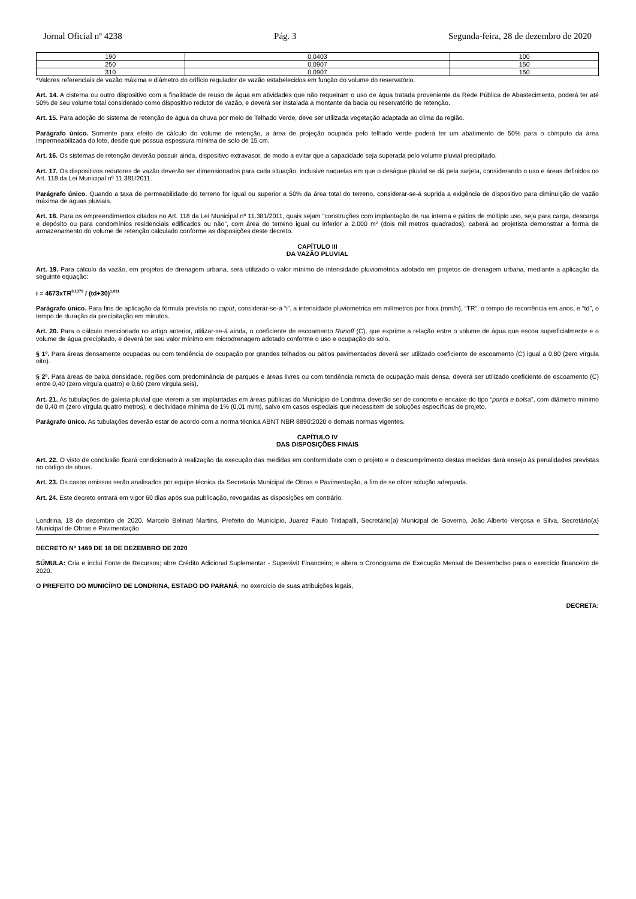Jornal Oficial nº 4238 Pág. 3 Segunda-feira, 28 de dezembro de 2020
| 190 | 0,0403 | 100 |
| 250 | 0,0907 | 150 |
| 310 | 0,0907 | 150 |
*Valores referenciais de vazão máxima e diâmetro do orifício regulador de vazão estabelecidos em função do volume do reservatório.
Art. 14. A cisterna ou outro dispositivo com a finalidade de reuso de água em atividades que não requeiram o uso de água tratada proveniente da Rede Pública de Abastecimento, poderá ter até 50% de seu volume total considerado como dispositivo redutor de vazão, e deverá ser instalada a montante da bacia ou reservatório de retenção.
Art. 15. Para adoção do sistema de retenção de água da chuva por meio de Telhado Verde, deve ser utilizada vegetação adaptada ao clima da região.
Parágrafo único. Somente para efeito de cálculo do volume de retenção, a área de projeção ocupada pelo telhado verde poderá ter um abatimento de 50% para o cômputo da área impermeabilizada do lote, desde que possua espessura mínima de solo de 15 cm.
Art. 16. Os sistemas de retenção deverão possuir ainda, dispositivo extravasor, de modo a evitar que a capacidade seja superada pelo volume pluvial precipitado.
Art. 17. Os dispositivos redutores de vazão deverão ser dimensionados para cada situação, inclusive naquelas em que o deságue pluvial se dá pela sarjeta, considerando o uso e áreas definidos no Art. 118 da Lei Municipal nº 11.381/2011.
Parágrafo único. Quando a taxa de permeabilidade do terreno for igual ou superior a 50% da área total do terreno, considerar-se-á suprida a exigência de dispositivo para diminuição de vazão máxima de águas pluviais.
Art. 18. Para os empreendimentos citados no Art. 118 da Lei Municipal nº 11.381/2011, quais sejam “construções com implantação de rua interna e pátios de múltiplo uso, seja para carga, descarga e depósito ou para condomínios residenciais edificados ou não”, com área do terreno igual ou inferior a 2.000 m² (dois mil metros quadrados), caberá ao projetista demonstrar a forma de armazenamento do volume de retenção calculado conforme as disposições deste decreto.
CAPÍTULO III
DA VAZÃO PLUVIAL
Art. 19. Para cálculo da vazão, em projetos de drenagem urbana, será utilizado o valor mínimo de intensidade pluviométrica adotado em projetos de drenagem urbana, mediante a aplicação da seguinte equação:
i = 4673xTR<sup>0,1379</sup> / (td+30)<sup>1,011</sup>
Parágrafo único. Para fins de aplicação da fórmula prevista no caput, considerar-se-á “i”, a intensidade pluviométrica em milímetros por hora (mm/h), “TR”, o tempo de recorrência em anos, e “td”, o tempo de duração da precipitação em minutos.
Art. 20. Para o cálculo mencionado no artigo anterior, utilizar-se-á ainda, o coeficiente de escoamento Runoff (C), que exprime a relação entre o volume de água que escoa superficialmente e o volume de água precipitado, e deverá ter seu valor mínimo em microdrenagem adotado conforme o uso e ocupação do solo.
§ 1º. Para áreas densamente ocupadas ou com tendência de ocupação por grandes telhados ou pátios pavimentados deverá ser utilizado coeficiente de escoamento (C) igual a 0,80 (zero vírgula oito).
§ 2º. Para áreas de baixa densidade, regiões com predominância de parques e áreas livres ou com tendência remota de ocupação mais densa, deverá ser utilizado coeficiente de escoamento (C) entre 0,40 (zero vírgula quatro) e 0,60 (zero vírgula seis).
Art. 21. As tubulações de galeria pluvial que vierem a ser implantadas em áreas públicas do Município de Londrina deverão ser de concreto e encaixe do tipo “ponta e bolsa”, com diâmetro mínimo de 0,40 m (zero vírgula quatro metros), e declividade mínima de 1% (0,01 m/m), salvo em casos especiais que necessitem de soluções específicas de projeto.
Parágrafo único. As tubulações deverão estar de acordo com a norma técnica ABNT NBR 8890:2020 e demais normas vigentes.
CAPÍTULO IV
DAS DISPOSIÇÕES FINAIS
Art. 22. O visto de conclusão ficará condicionado à realização da execução das medidas em conformidade com o projeto e o descumprimento destas medidas dará ensejo às penalidades previstas no código de obras.
Art. 23. Os casos omissos serão analisados por equipe técnica da Secretaria Municipal de Obras e Pavimentação, a fim de se obter solução adequada.
Art. 24. Este decreto entrará em vigor 60 dias após sua publicação, revogadas as disposições em contrário.
Londrina, 18 de dezembro de 2020. Marcelo Belinati Martins, Prefeito do Município, Juarez Paulo Tridapalli, Secretário(a) Municipal de Governo, João Alberto Verçosa e Silva, Secretário(a) Municipal de Obras e Pavimentação
DECRETO Nº 1469 DE 18 DE DEZEMBRO DE 2020
SÚMULA: Cria e inclui Fonte de Recursos; abre Crédito Adicional Suplementar - Superávit Financeiro; e altera o Cronograma de Execução Mensal de Desembolso para o exercício financeiro de 2020.
O PREFEITO DO MUNICÍPIO DE LONDRINA, ESTADO DO PARANÁ, no exercício de suas atribuições legais,
DECRETA: